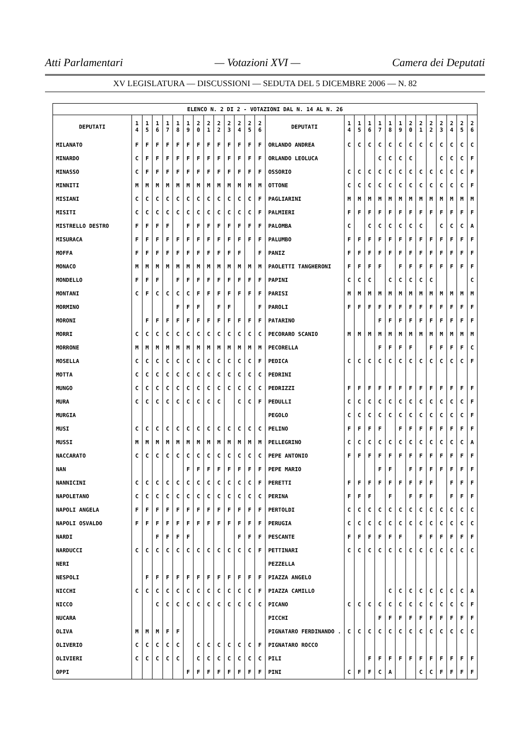Atti Parlamentari — Votazioni XVI — Camera dei Deputati
XV LEGISLATURA — DISCUSSIONI — SEDUTA DEL 5 DICEMBRE 2006 — N. 82
| ELENCO N. 2 DI 2 - VOTAZIONI DAL N. 14 AL N. 26 | | | | | | | | | | | | | | | | | | | | | | | | | | | |
| DEPUTATI | 1 4 | 1 5 | 1 6 | 1 7 | 1 8 | 1 9 | 2 0 | 2 1 | 2 2 | 2 3 | 2 4 | 2 5 | 2 6 | DEPUTATI | 1 4 | 1 5 | 1 6 | 1 7 | 1 8 | 1 9 | 2 0 | 2 1 | 2 2 | 2 3 | 2 4 | 2 5 | 2 6 |
| MILANATO | F | F | F | F | F | F | F | F | F | F | F | F | F | ORLANDO ANDREA | C | C | C | C | C | C | C | C | C | C | C | C | C |
| MINARDO | C | F | F | F | F | F | F | F | F | F | F | F | F | ORLANDO LEOLUCA | | | | C | C | C | C | | | C | C | C | F |
| MINASSO | C | F | F | F | F | F | F | F | F | F | F | F | F | OSSORIO | C | C | C | C | C | C | C | C | C | C | C | C | F |
| MINNITI | M | M | M | M | M | M | M | M | M | M | M | M | M | OTTONE | C | C | C | C | C | C | C | C | C | C | C | C | F |
| MISIANI | C | C | C | C | C | C | C | C | C | C | C | C | F | PAGLIARINI | M | M | M | M | M | M | M | M | M | M | M | M | M |
| MISITI | C | C | C | C | C | C | C | C | C | C | C | C | F | PALMIERI | F | F | F | F | F | F | F | F | F | F | F | F | F |
| MISTRELLO DESTRO | F | F | F | F | | F | F | F | F | F | F | F | F | PALOMBA | C | | C | C | C | C | C | C | | C | C | C | A |
| MISURACA | F | F | F | F | F | F | F | F | F | F | F | F | F | PALUMBO | F | F | F | F | F | F | F | F | F | F | F | F | F |
| MOFFA | F | F | F | F | F | F | F | F | F | F | F | | F | PANIZ | F | F | F | F | F | F | F | F | F | F | F | F | F |
| MONACO | M | M | M | M | M | M | M | M | M | M | M | M | M | PAOLETTI TANGHERONI | F | F | F | F | | F | F | F | F | F | F | F | F |
| MONDELLO | F | F | F | | F | F | F | F | F | F | F | F | F | PAPINI | C | C | C | | C | C | C | C | C | | | | C |
| MONTANI | C | F | C | C | C | C | F | F | F | F | F | F | F | PARISI | M | M | M | M | M | M | M | M | M | M | M | M | M |
| MORMINO | | | | | F | F | F | | F | F | | | F | PAROLI | F | F | F | F | F | F | F | F | F | F | F | F | F |
| MORONI | | F | F | F | F | F | F | F | F | F | F | F | F | PATARINO | | | | F | F | F | F | F | F | F | F | F | F |
| MORRI | C | C | C | C | C | C | C | C | C | C | C | C | C | PECORARO SCANIO | M | M | M | M | M | M | M | M | M | M | M | M | M |
| MORRONE | M | M | M | M | M | M | M | M | M | M | M | M | M | PECORELLA | | | | F | F | F | F | | F | F | F | F | C |
| MOSELLA | C | C | C | C | C | C | C | C | C | C | C | C | F | PEDICA | C | C | C | C | C | C | C | C | C | C | C | C | F |
| MOTTA | C | C | C | C | C | C | C | C | C | C | C | C | C | PEDRINI | | | | | | | | | | | | | |
| MUNGO | C | C | C | C | C | C | C | C | C | C | C | C | C | PEDRIZZI | F | F | F | F | F | F | F | F | F | F | F | F | F |
| MURA | C | C | C | C | C | C | C | C | C | | C | C | F | PEDULLI | C | C | C | C | C | C | C | C | C | C | C | C | F |
| MURGIA | | | | | | | | | | | | | | PEGOLO | C | C | C | C | C | C | C | C | C | C | C | C | F |
| MUSI | C | C | C | C | C | C | C | C | C | C | C | C | C | PELINO | F | F | F | F | | F | F | F | F | F | F | F | F |
| MUSSI | M | M | M | M | M | M | M | M | M | M | M | M | M | PELLEGRINO | C | C | C | C | C | C | C | C | C | C | C | C | A |
| NACCARATO | C | C | C | C | C | C | C | C | C | C | C | C | C | PEPE ANTONIO | F | F | F | F | F | F | F | F | F | F | F | F | F |
| NAN | | | | | | F | F | F | F | F | F | F | F | PEPE MARIO | | | | F | F | | F | F | F | F | F | F | F |
| NANNICINI | C | C | C | C | C | C | C | C | C | C | C | C | F | PERETTI | F | F | F | F | F | F | F | F | F | | F | F | F |
| NAPOLETANO | C | C | C | C | C | C | C | C | C | C | C | C | C | PERINA | F | F | F | | F | | F | F | F | | F | F | F |
| NAPOLI ANGELA | F | F | F | F | F | F | F | F | F | F | F | F | F | PERTOLDI | C | C | C | C | C | C | C | C | C | C | C | C | C |
| NAPOLI OSVALDO | F | F | F | F | F | F | F | F | F | F | F | F | F | PERUGIA | C | C | C | C | C | C | C | C | C | C | C | C | C |
| NARDI | | | F | F | F | F | | | | | F | F | F | PESCANTE | F | F | F | F | F | F | | F | F | F | F | F | F |
| NARDUCCI | C | C | C | C | C | C | C | C | C | C | C | C | F | PETTINARI | C | C | C | C | C | C | C | C | C | C | C | C | C |
| NERI | | | | | | | | | | | | | | PEZZELLA | | | | | | | | | | | | | |
| NESPOLI | | F | F | F | F | F | F | F | F | F | F | F | F | PIAZZA ANGELO | | | | | | | | | | | | | |
| NICCHI | C | C | C | C | C | C | C | C | C | C | C | C | F | PIAZZA CAMILLO | | | | | C | C | C | C | C | C | C | C | A |
| NICCO | | | C | C | C | C | C | C | C | C | C | C | C | PICANO | C | C | C | C | C | C | C | C | C | C | C | C | F |
| NUCARA | | | | | | | | | | | | | | PICCHI | | | | F | F | F | F | F | F | F | F | F | F |
| OLIVA | M | M | M | F | F | | | | | | | | | PIGNATARO FERDINANDO . | C | C | C | C | C | C | C | C | C | C | C | C | C |
| OLIVERIO | C | C | C | C | C | | C | C | C | C | C | C | F | PIGNATARO ROCCO | | | | | | | | | | | | | |
| OLIVIERI | C | C | C | C | C | | C | C | C | C | C | C | C | PILI | | | F | F | F | F | F | F | F | F | F | F | F |
| OPPI | | | | | | F | F | F | F | F | F | F | F | PINI | C | F | F | C | A | | | C | C | F | F | F | F |